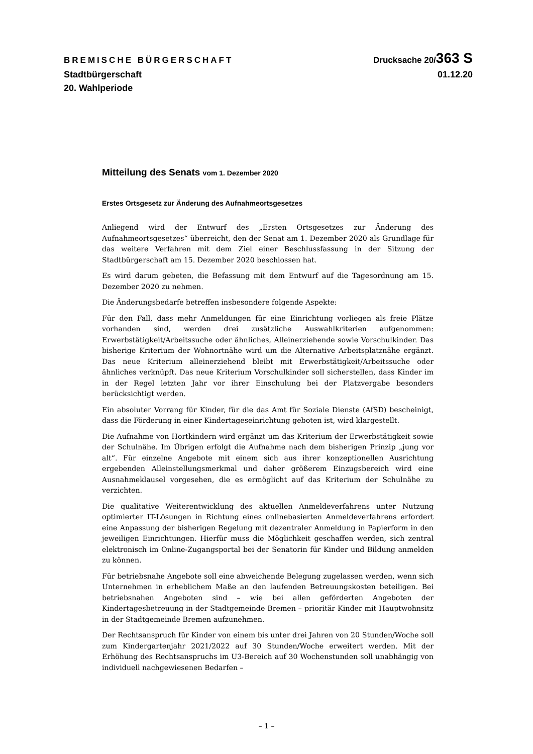BREMISCHE BÜRGERSCHAFT Drucksache 20/363 S
Stadtbürgerschaft 01.12.20
20. Wahlperiode
Mitteilung des Senats vom 1. Dezember 2020
Erstes Ortsgesetz zur Änderung des Aufnahmeortsgesetzes
Anliegend wird der Entwurf des „Ersten Ortsgesetzes zur Änderung des Aufnahmeortsgesetzes“ überreicht, den der Senat am 1. Dezember 2020 als Grundlage für das weitere Verfahren mit dem Ziel einer Beschlussfassung in der Sitzung der Stadtbürgerschaft am 15. Dezember 2020 beschlossen hat.
Es wird darum gebeten, die Befassung mit dem Entwurf auf die Tagesordnung am 15. Dezember 2020 zu nehmen.
Die Änderungsbedarfe betreffen insbesondere folgende Aspekte:
Für den Fall, dass mehr Anmeldungen für eine Einrichtung vorliegen als freie Plätze vorhanden sind, werden drei zusätzliche Auswahlkriterien aufgenommen: Erwerbstätigkeit/Arbeitssuche oder ähnliches, Alleinerziehende sowie Vorschulkinder. Das bisherige Kriterium der Wohnortnähe wird um die Alternative Arbeitsplatznähe ergänzt. Das neue Kriterium alleinerziehend bleibt mit Erwerbstätigkeit/Arbeitssuche oder ähnliches verknüpft. Das neue Kriterium Vorschulkinder soll sicherstellen, dass Kinder im in der Regel letzten Jahr vor ihrer Einschulung bei der Platzvergabe besonders berücksichtigt werden.
Ein absoluter Vorrang für Kinder, für die das Amt für Soziale Dienste (AfSD) bescheinigt, dass die Förderung in einer Kindertageseinrichtung geboten ist, wird klargestellt.
Die Aufnahme von Hortkindern wird ergänzt um das Kriterium der Erwerbstätigkeit sowie der Schulnähe. Im Übrigen erfolgt die Aufnahme nach dem bisherigen Prinzip „jung vor alt“. Für einzelne Angebote mit einem sich aus ihrer konzeptionellen Ausrichtung ergebenden Alleinstellungsmerkmal und daher größerem Einzugsbereich wird eine Ausnahmeklausel vorgesehen, die es ermöglicht auf das Kriterium der Schulnähe zu verzichten.
Die qualitative Weiterentwicklung des aktuellen Anmeldeverfahrens unter Nutzung optimierter IT-Lösungen in Richtung eines onlinebasierten Anmeldeverfahrens erfordert eine Anpassung der bisherigen Regelung mit dezentraler Anmeldung in Papierform in den jeweiligen Einrichtungen. Hierfür muss die Möglichkeit geschaffen werden, sich zentral elektronisch im Online-Zugangsportal bei der Senatorin für Kinder und Bildung anmelden zu können.
Für betriebsnahe Angebote soll eine abweichende Belegung zugelassen werden, wenn sich Unternehmen in erheblichem Maße an den laufenden Betreuungskosten beteiligen. Bei betriebsnahen Angeboten sind – wie bei allen geförderten Angeboten der Kindertagesbetreuung in der Stadtgemeinde Bremen – prioritär Kinder mit Hauptwohnsitz in der Stadtgemeinde Bremen aufzunehmen.
Der Rechtsanspruch für Kinder von einem bis unter drei Jahren von 20 Stunden/Woche soll zum Kindergartenjahr 2021/2022 auf 30 Stunden/Woche erweitert werden. Mit der Erhöhung des Rechtsanspruchs im U3-Bereich auf 30 Wochenstunden soll unabhängig von individuell nachgewiesenen Bedarfen –
– 1 –